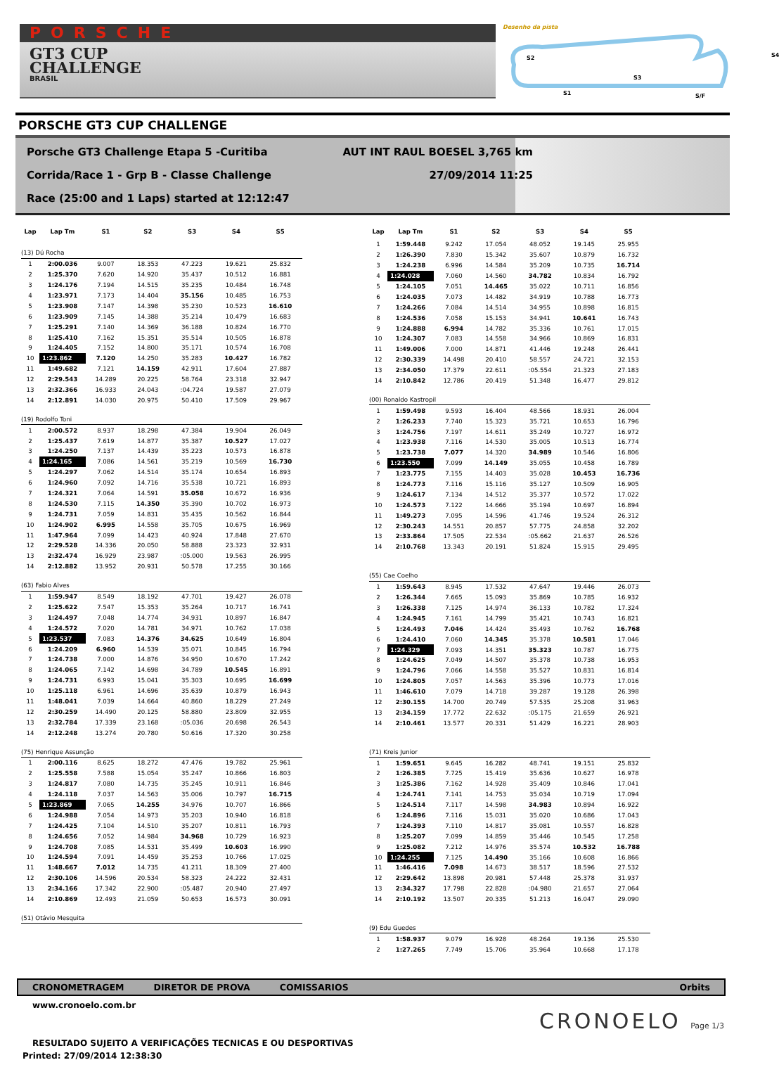PORSCHE
GT3 CUP
CHALLENGE
BRASIL
Desenho da pista
S2 S4
S3
S1 S/F
PORSCHE GT3 CUP CHALLENGE
Porsche GT3 Challenge Etapa 5 -Curitiba AUT INT RAUL BOESEL 3,765 km
Corrida/Race 1 - Grp B - Classe Challenge 27/09/2014 11:25
Race (25:00 and 1 Laps) started at 12:12:47
| Lap | Lap Tm | S1 | S2 | S3 | S4 | S5 |
| --- | --- | --- | --- | --- | --- | --- |
| (13) Dú Rocha | | | | | | |
| 1 | 2:00.036 | 9.007 | 18.353 | 47.223 | 19.621 | 25.832 |
| 2 | 1:25.370 | 7.620 | 14.920 | 35.437 | 10.512 | 16.881 |
| 3 | 1:24.176 | 7.194 | 14.515 | 35.235 | 10.484 | 16.748 |
| 4 | 1:23.971 | 7.173 | 14.404 | 35.156 | 10.485 | 16.753 |
| 5 | 1:23.908 | 7.147 | 14.398 | 35.230 | 10.523 | 16.610 |
| 6 | 1:23.909 | 7.145 | 14.388 | 35.214 | 10.479 | 16.683 |
| 7 | 1:25.291 | 7.140 | 14.369 | 36.188 | 10.824 | 16.770 |
| 8 | 1:25.410 | 7.162 | 15.351 | 35.514 | 10.505 | 16.878 |
| 9 | 1:24.405 | 7.152 | 14.800 | 35.171 | 10.574 | 16.708 |
| 10 | 1:23.862 | 7.120 | 14.250 | 35.283 | 10.427 | 16.782 |
| 11 | 1:49.682 | 7.121 | 14.159 | 42.911 | 17.604 | 27.887 |
| 12 | 2:29.543 | 14.289 | 20.225 | 58.764 | 23.318 | 32.947 |
| 13 | 2:32.366 | 16.933 | 24.043 | :04.724 | 19.587 | 27.079 |
| 14 | 2:12.891 | 14.030 | 20.975 | 50.410 | 17.509 | 29.967 |
| (19) Rodolfo Toni | | | | | | |
| 1 | 2:00.572 | 8.937 | 18.298 | 47.384 | 19.904 | 26.049 |
| 2 | 1:25.437 | 7.619 | 14.877 | 35.387 | 10.527 | 17.027 |
| 3 | 1:24.250 | 7.137 | 14.439 | 35.223 | 10.573 | 16.878 |
| 4 | 1:24.165 | 7.086 | 14.561 | 35.219 | 10.569 | 16.730 |
| 5 | 1:24.297 | 7.062 | 14.514 | 35.174 | 10.654 | 16.893 |
| 6 | 1:24.960 | 7.092 | 14.716 | 35.538 | 10.721 | 16.893 |
| 7 | 1:24.321 | 7.064 | 14.591 | 35.058 | 10.672 | 16.936 |
| 8 | 1:24.530 | 7.115 | 14.350 | 35.390 | 10.702 | 16.973 |
| 9 | 1:24.731 | 7.059 | 14.831 | 35.435 | 10.562 | 16.844 |
| 10 | 1:24.902 | 6.995 | 14.558 | 35.705 | 10.675 | 16.969 |
| 11 | 1:47.964 | 7.099 | 14.423 | 40.924 | 17.848 | 27.670 |
| 12 | 2:29.528 | 14.336 | 20.050 | 58.888 | 23.323 | 32.931 |
| 13 | 2:32.474 | 16.929 | 23.987 | :05.000 | 19.563 | 26.995 |
| 14 | 2:12.882 | 13.952 | 20.931 | 50.578 | 17.255 | 30.166 |
| (63) Fabio Alves | | | | | | |
| 1 | 1:59.947 | 8.549 | 18.192 | 47.701 | 19.427 | 26.078 |
| 2 | 1:25.622 | 7.547 | 15.353 | 35.264 | 10.717 | 16.741 |
| 3 | 1:24.497 | 7.048 | 14.774 | 34.931 | 10.897 | 16.847 |
| 4 | 1:24.572 | 7.020 | 14.781 | 34.971 | 10.762 | 17.038 |
| 5 | 1:23.537 | 7.083 | 14.376 | 34.625 | 10.649 | 16.804 |
| 6 | 1:24.209 | 6.960 | 14.539 | 35.071 | 10.845 | 16.794 |
| 7 | 1:24.738 | 7.000 | 14.876 | 34.950 | 10.670 | 17.242 |
| 8 | 1:24.065 | 7.142 | 14.698 | 34.789 | 10.545 | 16.891 |
| 9 | 1:24.731 | 6.993 | 15.041 | 35.303 | 10.695 | 16.699 |
| 10 | 1:25.118 | 6.961 | 14.696 | 35.639 | 10.879 | 16.943 |
| 11 | 1:48.041 | 7.039 | 14.664 | 40.860 | 18.229 | 27.249 |
| 12 | 2:30.259 | 14.490 | 20.125 | 58.880 | 23.809 | 32.955 |
| 13 | 2:32.784 | 17.339 | 23.168 | :05.036 | 20.698 | 26.543 |
| 14 | 2:12.248 | 13.274 | 20.780 | 50.616 | 17.320 | 30.258 |
| (75) Henrique Assunção | | | | | | |
| 1 | 2:00.116 | 8.625 | 18.272 | 47.476 | 19.782 | 25.961 |
| 2 | 1:25.558 | 7.588 | 15.054 | 35.247 | 10.866 | 16.803 |
| 3 | 1:24.817 | 7.080 | 14.735 | 35.245 | 10.911 | 16.846 |
| 4 | 1:24.118 | 7.037 | 14.563 | 35.006 | 10.797 | 16.715 |
| 5 | 1:23.869 | 7.065 | 14.255 | 34.976 | 10.707 | 16.866 |
| 6 | 1:24.988 | 7.054 | 14.973 | 35.203 | 10.940 | 16.818 |
| 7 | 1:24.425 | 7.104 | 14.510 | 35.207 | 10.811 | 16.793 |
| 8 | 1:24.656 | 7.052 | 14.984 | 34.968 | 10.729 | 16.923 |
| 9 | 1:24.708 | 7.085 | 14.531 | 35.499 | 10.603 | 16.990 |
| 10 | 1:24.594 | 7.091 | 14.459 | 35.253 | 10.766 | 17.025 |
| 11 | 1:48.667 | 7.012 | 14.735 | 41.211 | 18.309 | 27.400 |
| 12 | 2:30.106 | 14.596 | 20.534 | 58.323 | 24.222 | 32.431 |
| 13 | 2:34.166 | 17.342 | 22.900 | :05.487 | 20.940 | 27.497 |
| 14 | 2:10.869 | 12.493 | 21.059 | 50.653 | 16.573 | 30.091 |
| (51) Otávio Mesquita | | | | | | |
| Lap | Lap Tm | S1 | S2 | S3 | S4 | S5 |
| --- | --- | --- | --- | --- | --- | --- |
| 1 | 1:59.448 | 9.242 | 17.054 | 48.052 | 19.145 | 25.955 |
| 2 | 1:26.390 | 7.830 | 15.342 | 35.607 | 10.879 | 16.732 |
| 3 | 1:24.238 | 6.996 | 14.584 | 35.209 | 10.735 | 16.714 |
| 4 | 1:24.028 | 7.060 | 14.560 | 34.782 | 10.834 | 16.792 |
| 5 | 1:24.105 | 7.051 | 14.465 | 35.022 | 10.711 | 16.856 |
| 6 | 1:24.035 | 7.073 | 14.482 | 34.919 | 10.788 | 16.773 |
| 7 | 1:24.266 | 7.084 | 14.514 | 34.955 | 10.898 | 16.815 |
| 8 | 1:24.536 | 7.058 | 15.153 | 34.941 | 10.641 | 16.743 |
| 9 | 1:24.888 | 6.994 | 14.782 | 35.336 | 10.761 | 17.015 |
| 10 | 1:24.307 | 7.083 | 14.558 | 34.966 | 10.869 | 16.831 |
| 11 | 1:49.006 | 7.000 | 14.871 | 41.446 | 19.248 | 26.441 |
| 12 | 2:30.339 | 14.498 | 20.410 | 58.557 | 24.721 | 32.153 |
| 13 | 2:34.050 | 17.379 | 22.611 | :05.554 | 21.323 | 27.183 |
| 14 | 2:10.842 | 12.786 | 20.419 | 51.348 | 16.477 | 29.812 |
| (00) Ronaldo Kastropil | | | | | | |
| 1 | 1:59.498 | 9.593 | 16.404 | 48.566 | 18.931 | 26.004 |
| 2 | 1:26.233 | 7.740 | 15.323 | 35.721 | 10.653 | 16.796 |
| 3 | 1:24.756 | 7.197 | 14.611 | 35.249 | 10.727 | 16.972 |
| 4 | 1:23.938 | 7.116 | 14.530 | 35.005 | 10.513 | 16.774 |
| 5 | 1:23.738 | 7.077 | 14.320 | 34.989 | 10.546 | 16.806 |
| 6 | 1:23.550 | 7.099 | 14.149 | 35.055 | 10.458 | 16.789 |
| 7 | 1:23.775 | 7.155 | 14.403 | 35.028 | 10.453 | 16.736 |
| 8 | 1:24.773 | 7.116 | 15.116 | 35.127 | 10.509 | 16.905 |
| 9 | 1:24.617 | 7.134 | 14.512 | 35.377 | 10.572 | 17.022 |
| 10 | 1:24.573 | 7.122 | 14.666 | 35.194 | 10.697 | 16.894 |
| 11 | 1:49.273 | 7.095 | 14.596 | 41.746 | 19.524 | 26.312 |
| 12 | 2:30.243 | 14.551 | 20.857 | 57.775 | 24.858 | 32.202 |
| 13 | 2:33.864 | 17.505 | 22.534 | :05.662 | 21.637 | 26.526 |
| 14 | 2:10.768 | 13.343 | 20.191 | 51.824 | 15.915 | 29.495 |
| (55) Cae Coelho | | | | | | |
| 1 | 1:59.643 | 8.945 | 17.532 | 47.647 | 19.446 | 26.073 |
| 2 | 1:26.344 | 7.665 | 15.093 | 35.869 | 10.785 | 16.932 |
| 3 | 1:26.338 | 7.125 | 14.974 | 36.133 | 10.782 | 17.324 |
| 4 | 1:24.945 | 7.161 | 14.799 | 35.421 | 10.743 | 16.821 |
| 5 | 1:24.493 | 7.046 | 14.424 | 35.493 | 10.762 | 16.768 |
| 6 | 1:24.410 | 7.060 | 14.345 | 35.378 | 10.581 | 17.046 |
| 7 | 1:24.329 | 7.093 | 14.351 | 35.323 | 10.787 | 16.775 |
| 8 | 1:24.625 | 7.049 | 14.507 | 35.378 | 10.738 | 16.953 |
| 9 | 1:24.796 | 7.066 | 14.558 | 35.527 | 10.831 | 16.814 |
| 10 | 1:24.805 | 7.057 | 14.563 | 35.396 | 10.773 | 17.016 |
| 11 | 1:46.610 | 7.079 | 14.718 | 39.287 | 19.128 | 26.398 |
| 12 | 2:30.155 | 14.700 | 20.749 | 57.535 | 25.208 | 31.963 |
| 13 | 2:34.159 | 17.772 | 22.632 | :05.175 | 21.659 | 26.921 |
| 14 | 2:10.461 | 13.577 | 20.331 | 51.429 | 16.221 | 28.903 |
| (71) Kreis Junior | | | | | | |
| 1 | 1:59.651 | 9.645 | 16.282 | 48.741 | 19.151 | 25.832 |
| 2 | 1:26.385 | 7.725 | 15.419 | 35.636 | 10.627 | 16.978 |
| 3 | 1:25.386 | 7.162 | 14.928 | 35.409 | 10.846 | 17.041 |
| 4 | 1:24.741 | 7.141 | 14.753 | 35.034 | 10.719 | 17.094 |
| 5 | 1:24.514 | 7.117 | 14.598 | 34.983 | 10.894 | 16.922 |
| 6 | 1:24.896 | 7.116 | 15.031 | 35.020 | 10.686 | 17.043 |
| 7 | 1:24.393 | 7.110 | 14.817 | 35.081 | 10.557 | 16.828 |
| 8 | 1:25.207 | 7.099 | 14.859 | 35.446 | 10.545 | 17.258 |
| 9 | 1:25.082 | 7.212 | 14.976 | 35.574 | 10.532 | 16.788 |
| 10 | 1:24.255 | 7.125 | 14.490 | 35.166 | 10.608 | 16.866 |
| 11 | 1:46.416 | 7.098 | 14.673 | 38.517 | 18.596 | 27.532 |
| 12 | 2:29.642 | 13.898 | 20.981 | 57.448 | 25.378 | 31.937 |
| 13 | 2:34.327 | 17.798 | 22.828 | :04.980 | 21.657 | 27.064 |
| 14 | 2:10.192 | 13.507 | 20.335 | 51.213 | 16.047 | 29.090 |
| (9) Edu Guedes | | | | | | |
| 1 | 1:58.937 | 9.079 | 16.928 | 48.264 | 19.136 | 25.530 |
| 2 | 1:27.265 | 7.749 | 15.706 | 35.964 | 10.668 | 17.178 |
CRONOMETRAGEM DIRETOR DE PROVA COMISSARIOS Orbits
www.cronoelo.com.br
RESULTADO SUJEITO A VERIFICAÇÕES TECNICAS E OU DESPORTIVAS
Printed: 27/09/2014 12:38:30
CRONOELO Page 1/3